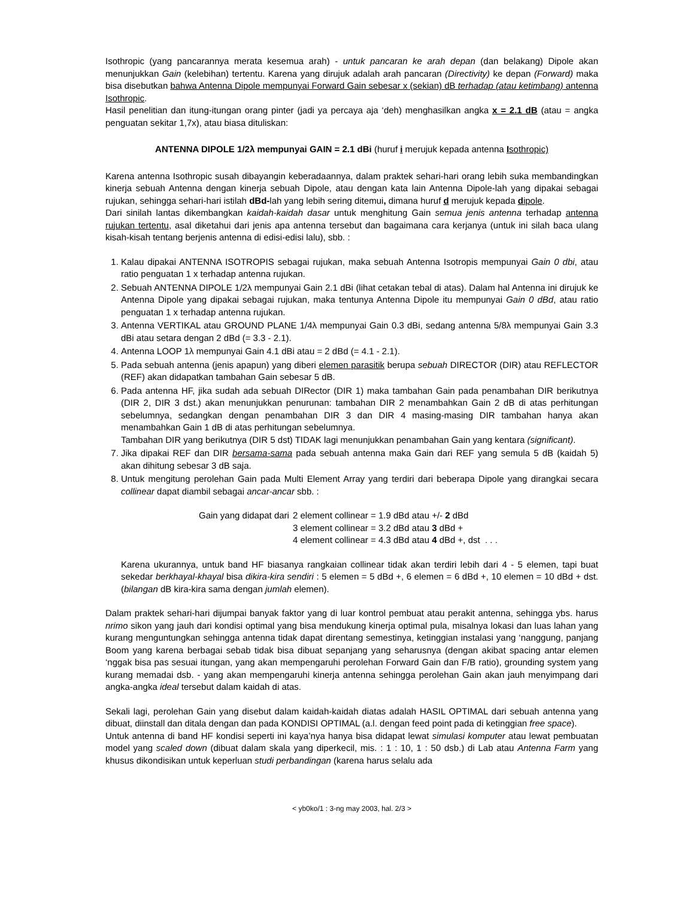Isothropic (yang pancarannya merata kesemua arah) - untuk pancaran ke arah depan (dan belakang) Dipole akan menunjukkan Gain (kelebihan) tertentu. Karena yang dirujuk adalah arah pancaran (Directivity) ke depan (Forward) maka bisa disebutkan bahwa Antenna Dipole mempunyai Forward Gain sebesar x (sekian) dB terhadap (atau ketimbang) antenna Isothropic.
Hasil penelitian dan itung-itungan orang pinter (jadi ya percaya aja ‘deh) menghasilkan angka x = 2.1 dB (atau = angka penguatan sekitar 1,7x), atau biasa dituliskan:
ANTENNA DIPOLE 1/2λ mempunyai GAIN = 2.1 dBi (huruf i merujuk kepada antenna Isothropic)
Karena antenna Isothropic susah dibayangin keberadaannya, dalam praktek sehari-hari orang lebih suka membandingkan kinerja sebuah Antenna dengan kinerja sebuah Dipole, atau dengan kata lain Antenna Dipole-lah yang dipakai sebagai rujukan, sehingga sehari-hari istilah dBd-lah yang lebih sering ditemui, dimana huruf d merujuk kepada dipole.
Dari sinilah lantas dikembangkan kaidah-kaidah dasar untuk menghitung Gain semua jenis antenna terhadap antenna rujukan tertentu, asal diketahui dari jenis apa antenna tersebut dan bagaimana cara kerjanya (untuk ini silah baca ulang kisah-kisah tentang berjenis antenna di edisi-edisi lalu), sbb. :
1. Kalau dipakai ANTENNA ISOTROPIS sebagai rujukan, maka sebuah Antenna Isotropis mempunyai Gain 0 dbi, atau ratio penguatan 1 x terhadap antenna rujukan.
2. Sebuah ANTENNA DIPOLE 1/2λ mempunyai Gain 2.1 dBi (lihat cetakan tebal di atas). Dalam hal Antenna ini dirujuk ke Antenna Dipole yang dipakai sebagai rujukan, maka tentunya Antenna Dipole itu mempunyai Gain 0 dBd, atau ratio penguatan 1 x terhadap antenna rujukan.
3. Antenna VERTIKAL atau GROUND PLANE 1/4λ mempunyai Gain 0.3 dBi, sedang antenna 5/8λ mempunyai Gain 3.3 dBi atau setara dengan 2 dBd (= 3.3 - 2.1).
4. Antenna LOOP 1λ mempunyai Gain 4.1 dBi atau = 2 dBd (= 4.1 - 2.1).
5. Pada sebuah antenna (jenis apapun) yang diberi elemen parasitik berupa sebuah DIRECTOR (DIR) atau REFLECTOR (REF) akan didapatkan tambahan Gain sebesar 5 dB.
6. Pada antenna HF, jika sudah ada sebuah DIRector (DIR 1) maka tambahan Gain pada penambahan DIR berikutnya (DIR 2, DIR 3 dst.) akan menunjukkan penurunan: tambahan DIR 2 menambahkan Gain 2 dB di atas perhitungan sebelumnya, sedangkan dengan penambahan DIR 3 dan DIR 4 masing-masing DIR tambahan hanya akan menambahkan Gain 1 dB di atas perhitungan sebelumnya.
Tambahan DIR yang berikutnya (DIR 5 dst) TIDAK lagi menunjukkan penambahan Gain yang kentara (significant).
7. Jika dipakai REF dan DIR bersama-sama pada sebuah antenna maka Gain dari REF yang semula 5 dB (kaidah 5) akan dihitung sebesar 3 dB saja.
8. Untuk mengitung perolehan Gain pada Multi Element Array yang terdiri dari beberapa Dipole yang dirangkai secara collinear dapat diambil sebagai ancar-ancar sbb. :
Gain yang didapat dari 2 element collinear = 1.9 dBd atau +/- 2 dBd
3 element collinear = 3.2 dBd atau 3 dBd +
4 element collinear = 4.3 dBd atau 4 dBd +, dst . . .
Karena ukurannya, untuk band HF biasanya rangkaian collinear tidak akan terdiri lebih dari 4 - 5 elemen, tapi buat sekedar berkhayal-khayal bisa dikira-kira sendiri : 5 elemen = 5 dBd +, 6 elemen = 6 dBd +, 10 elemen = 10 dBd + dst. (bilangan dB kira-kira sama dengan jumlah elemen).
Dalam praktek sehari-hari dijumpai banyak faktor yang di luar kontrol pembuat atau perakit antenna, sehingga ybs. harus nrimo sikon yang jauh dari kondisi optimal yang bisa mendukung kinerja optimal pula, misalnya lokasi dan luas lahan yang kurang menguntungkan sehingga antenna tidak dapat direntang semestinya, ketinggian instalasi yang ‘nanggung, panjang Boom yang karena berbagai sebab tidak bisa dibuat sepanjang yang seharusnya (dengan akibat spacing antar elemen ‘nggak bisa pas sesuai itungan, yang akan mempengaruhi perolehan Forward Gain dan F/B ratio), grounding system yang kurang memadai dsb. - yang akan mempengaruhi kinerja antenna sehingga perolehan Gain akan jauh menyimpang dari angka-angka ideal tersebut dalam kaidah di atas.
Sekali lagi, perolehan Gain yang disebut dalam kaidah-kaidah diatas adalah HASIL OPTIMAL dari sebuah antenna yang dibuat, diinstall dan ditala dengan dan pada KONDISI OPTIMAL (a.l. dengan feed point pada di ketinggian free space).
Untuk antenna di band HF kondisi seperti ini kaya’nya hanya bisa didapat lewat simulasi komputer atau lewat pembuatan model yang scaled down (dibuat dalam skala yang diperkecil, mis. : 1 : 10, 1 : 50 dsb.) di Lab atau Antenna Farm yang khusus dikondisikan untuk keperluan studi perbandingan (karena harus selalu ada
< yb0ko/1 : 3-ng may 2003, hal. 2/3 >